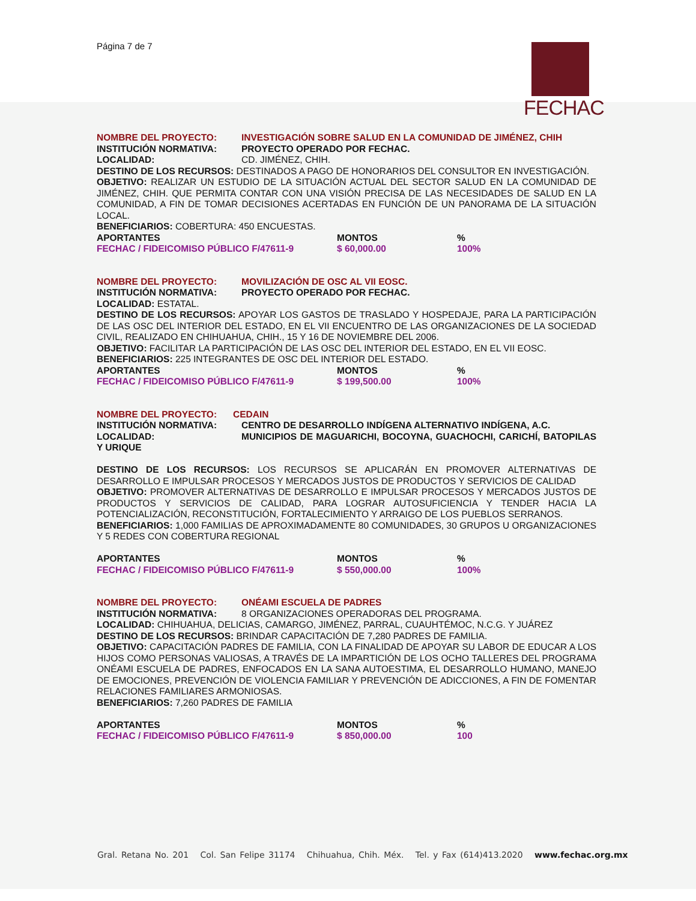Página 7 de 7 FECHAC
NOMBRE DEL PROYECTO: INVESTIGACIÓN SOBRE SALUD EN LA COMUNIDAD DE JIMÉNEZ, CHIH
INSTITUCIÓN NORMATIVA: PROYECTO OPERADO POR FECHAC.
LOCALIDAD: CD. JIMÉNEZ, CHIH.
DESTINO DE LOS RECURSOS: DESTINADOS A PAGO DE HONORARIOS DEL CONSULTOR EN INVESTIGACIÓN.
OBJETIVO: REALIZAR UN ESTUDIO DE LA SITUACIÓN ACTUAL DEL SECTOR SALUD EN LA COMUNIDAD DE JIMÉNEZ, CHIH. QUE PERMITA CONTAR CON UNA VISIÓN PRECISA DE LAS NECESIDADES DE SALUD EN LA COMUNIDAD, A FIN DE TOMAR DECISIONES ACERTADAS EN FUNCIÓN DE UN PANORAMA DE LA SITUACIÓN LOCAL.
BENEFICIARIOS: COBERTURA: 450 ENCUESTAS.
| APORTANTES | MONTOS | % |
| FECHAC / FIDEICOMISO PÚBLICO F/47611-9 | $ 60,000.00 | 100% |
NOMBRE DEL PROYECTO: MOVILIZACIÓN DE OSC AL VII EOSC.
INSTITUCIÓN NORMATIVA: PROYECTO OPERADO POR FECHAC.
LOCALIDAD: ESTATAL.
DESTINO DE LOS RECURSOS: APOYAR LOS GASTOS DE TRASLADO Y HOSPEDAJE, PARA LA PARTICIPACIÓN DE LAS OSC DEL INTERIOR DEL ESTADO, EN EL VII ENCUENTRO DE LAS ORGANIZACIONES DE LA SOCIEDAD CIVIL, REALIZADO EN CHIHUAHUA, CHIH., 15 Y 16 DE NOVIEMBRE DEL 2006.
OBJETIVO: FACILITAR LA PARTICIPACIÓN DE LAS OSC DEL INTERIOR DEL ESTADO, EN EL VII EOSC.
BENEFICIARIOS: 225 INTEGRANTES DE OSC DEL INTERIOR DEL ESTADO.
| APORTANTES | MONTOS | % |
| FECHAC / FIDEICOMISO PÚBLICO F/47611-9 | $ 199,500.00 | 100% |
NOMBRE DEL PROYECTO: CEDAIN
INSTITUCIÓN NORMATIVA: CENTRO DE DESARROLLO INDÍGENA ALTERNATIVO INDÍGENA, A.C.
LOCALIDAD: MUNICIPIOS DE MAGUARICHI, BOCOYNA, GUACHOCHI, CARICHÍ, BATOPILAS Y URIQUE
DESTINO DE LOS RECURSOS: LOS RECURSOS SE APLICARÁN EN PROMOVER ALTERNATIVAS DE DESARROLLO E IMPULSAR PROCESOS Y MERCADOS JUSTOS DE PRODUCTOS Y SERVICIOS DE CALIDAD
OBJETIVO: PROMOVER ALTERNATIVAS DE DESARROLLO E IMPULSAR PROCESOS Y MERCADOS JUSTOS DE PRODUCTOS Y SERVICIOS DE CALIDAD, PARA LOGRAR AUTOSUFICIENCIA Y TENDER HACIA LA POTENCIALIZACIÓN, RECONSTITUCIÓN, FORTALECIMIENTO Y ARRAIGO DE LOS PUEBLOS SERRANOS.
BENEFICIARIOS: 1,000 FAMILIAS DE APROXIMADAMENTE 80 COMUNIDADES, 30 GRUPOS U ORGANIZACIONES Y 5 REDES CON COBERTURA REGIONAL
| APORTANTES | MONTOS | % |
| FECHAC / FIDEICOMISO PÚBLICO F/47611-9 | $ 550,000.00 | 100% |
NOMBRE DEL PROYECTO: ONÉAMI ESCUELA DE PADRES
INSTITUCIÓN NORMATIVA: 8 ORGANIZACIONES OPERADORAS DEL PROGRAMA.
LOCALIDAD: CHIHUAHUA, DELICIAS, CAMARGO, JIMÉNEZ, PARRAL, CUAUHTÉMOC, N.C.G. Y JUÁREZ
DESTINO DE LOS RECURSOS: BRINDAR CAPACITACIÓN DE 7,280 PADRES DE FAMILIA.
OBJETIVO: CAPACITACIÓN PADRES DE FAMILIA, CON LA FINALIDAD DE APOYAR SU LABOR DE EDUCAR A LOS HIJOS COMO PERSONAS VALIOSAS, A TRAVÉS DE LA IMPARTICIÓN DE LOS OCHO TALLERES DEL PROGRAMA ONÉAMI ESCUELA DE PADRES, ENFOCADOS EN LA SANA AUTOESTIMA, EL DESARROLLO HUMANO, MANEJO DE EMOCIONES, PREVENCIÓN DE VIOLENCIA FAMILIAR Y PREVENCIÓN DE ADICCIONES, A FIN DE FOMENTAR RELACIONES FAMILIARES ARMONIOSAS.
BENEFICIARIOS: 7,260 PADRES DE FAMILIA
| APORTANTES | MONTOS | % |
| FECHAC / FIDEICOMISO PÚBLICO F/47611-9 | $ 850,000.00 | 100 |
Gral. Retana No. 201 Col. San Felipe 31174 Chihuahua, Chih. Méx. Tel. y Fax (614)413.2020 www.fechac.org.mx